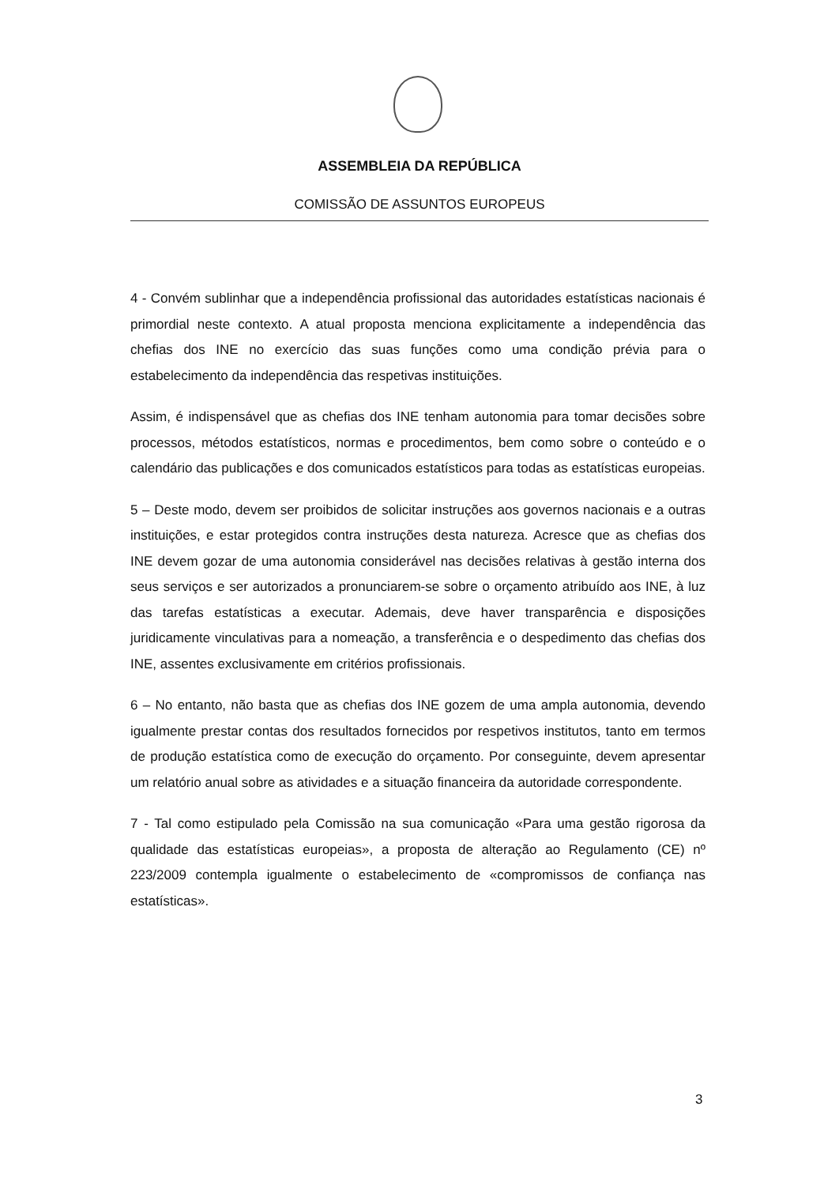ASSEMBLEIA DA REPÚBLICA
COMISSÃO DE ASSUNTOS EUROPEUS
4 - Convém sublinhar que a independência profissional das autoridades estatísticas nacionais é primordial neste contexto. A atual proposta menciona explicitamente a independência das chefias dos INE no exercício das suas funções como uma condição prévia para o estabelecimento da independência das respetivas instituições.
Assim, é indispensável que as chefias dos INE tenham autonomia para tomar decisões sobre processos, métodos estatísticos, normas e procedimentos, bem como sobre o conteúdo e o calendário das publicações e dos comunicados estatísticos para todas as estatísticas europeias.
5 – Deste modo, devem ser proibidos de solicitar instruções aos governos nacionais e a outras instituições, e estar protegidos contra instruções desta natureza. Acresce que as chefias dos INE devem gozar de uma autonomia considerável nas decisões relativas à gestão interna dos seus serviços e ser autorizados a pronunciarem-se sobre o orçamento atribuído aos INE, à luz das tarefas estatísticas a executar. Ademais, deve haver transparência e disposições juridicamente vinculativas para a nomeação, a transferência e o despedimento das chefias dos INE, assentes exclusivamente em critérios profissionais.
6 – No entanto, não basta que as chefias dos INE gozem de uma ampla autonomia, devendo igualmente prestar contas dos resultados fornecidos por respetivos institutos, tanto em termos de produção estatística como de execução do orçamento. Por conseguinte, devem apresentar um relatório anual sobre as atividades e a situação financeira da autoridade correspondente.
7 - Tal como estipulado pela Comissão na sua comunicação «Para uma gestão rigorosa da qualidade das estatísticas europeias», a proposta de alteração ao Regulamento (CE) nº 223/2009 contempla igualmente o estabelecimento de «compromissos de confiança nas estatísticas».
3